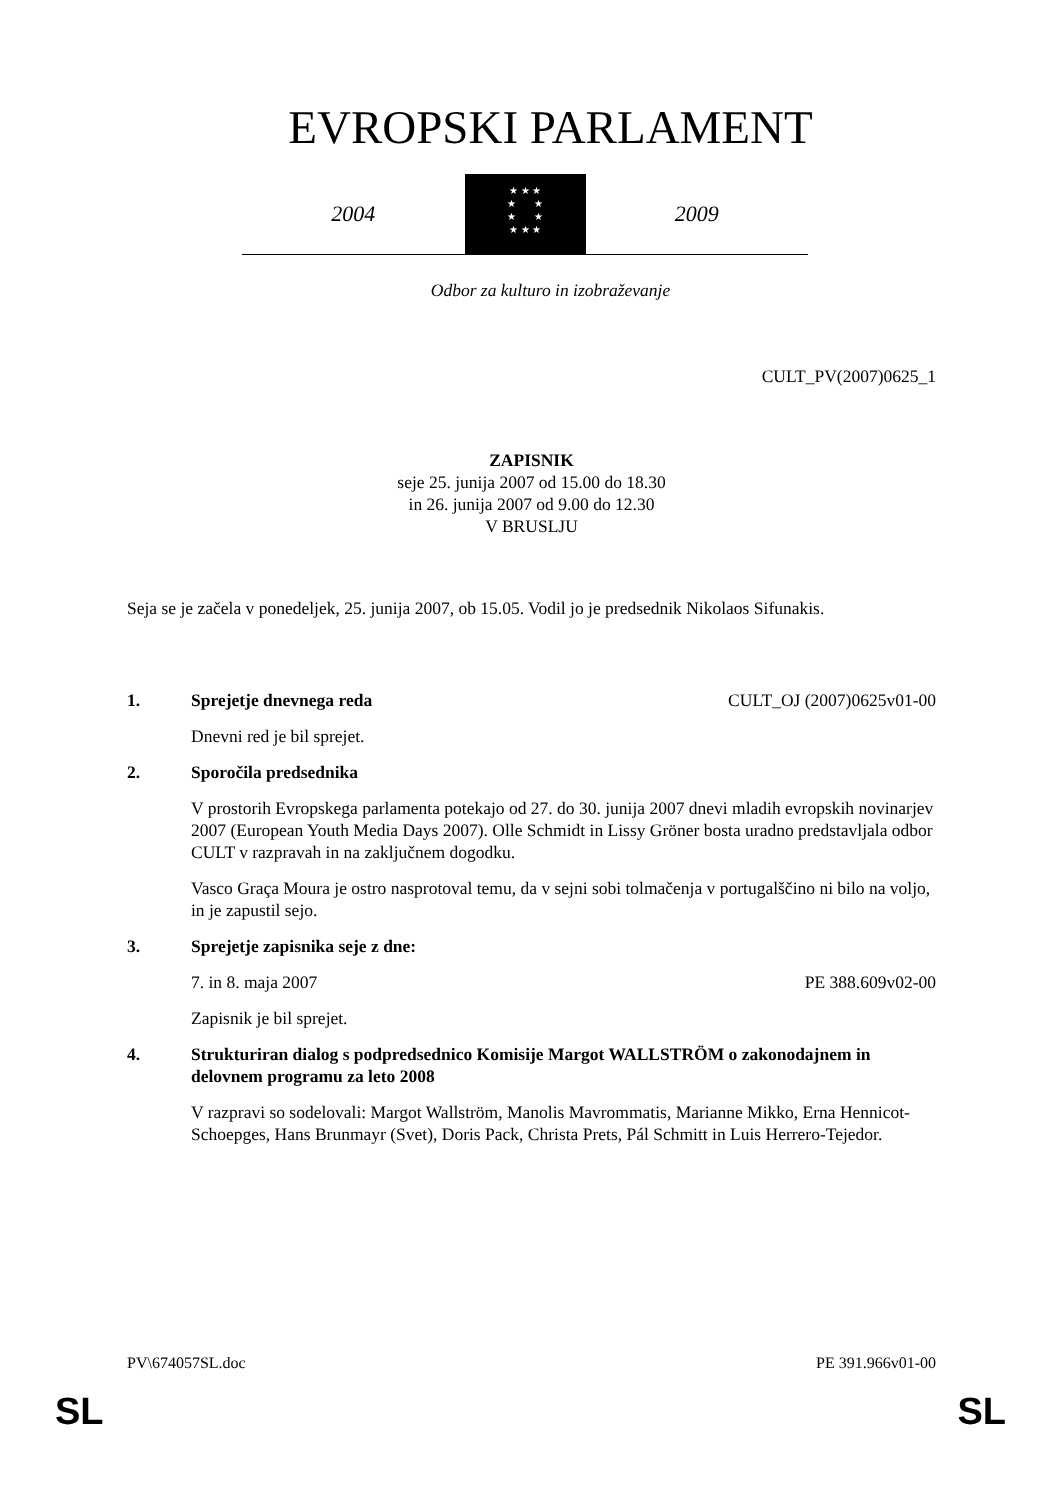EVROPSKI PARLAMENT
2004
★ ★ ★
★ ★
★ ★
★ ★ ★
2009
Odbor za kulturo in izobraževanje
CULT_PV(2007)0625_1
ZAPISNIK
seje 25. junija 2007 od 15.00 do 18.30
in 26. junija 2007 od 9.00 do 12.30
V BRUSLJU
Seja se je začela v ponedeljek, 25. junija 2007, ob 15.05. Vodil jo je predsednik Nikolaos Sifunakis.
1. Sprejetje dnevnega reda CULT_OJ (2007)0625v01-00
Dnevni red je bil sprejet.
2. Sporočila predsednika
V prostorih Evropskega parlamenta potekajo od 27. do 30. junija 2007 dnevi mladih evropskih novinarjev 2007 (European Youth Media Days 2007). Olle Schmidt in Lissy Gröner bosta uradno predstavljala odbor CULT v razpravah in na zaključnem dogodku.
Vasco Graça Moura je ostro nasprotoval temu, da v sejni sobi tolmačenja v portugalščino ni bilo na voljo, in je zapustil sejo.
3. Sprejetje zapisnika seje z dne:
7. in 8. maja 2007 PE 388.609v02-00
Zapisnik je bil sprejet.
4. Strukturiran dialog s podpredsednico Komisije Margot WALLSTRÖM o zakonodajnem in delovnem programu za leto 2008
V razpravi so sodelovali: Margot Wallström, Manolis Mavrommatis, Marianne Mikko, Erna Hennicot-Schoepges, Hans Brunmayr (Svet), Doris Pack, Christa Prets, Pál Schmitt in Luis Herrero-Tejedor.
PV\674057SL.doc PE 391.966v01-00
SL SL